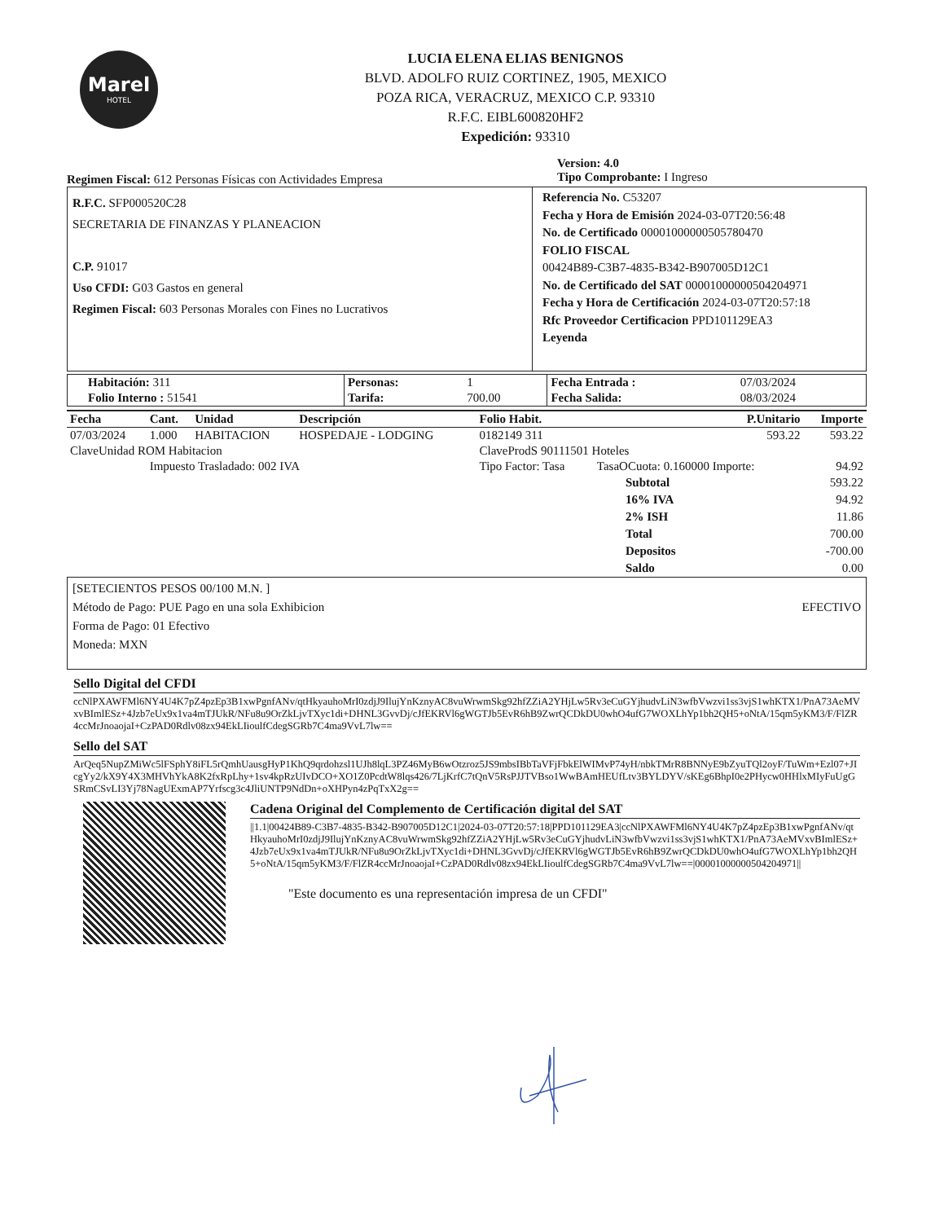Marel
HOTEL
LUCIA ELENA ELIAS BENIGNOS
BLVD. ADOLFO RUIZ CORTINEZ, 1905, MEXICO
POZA RICA, VERACRUZ, MEXICO C.P. 93310
R.F.C. EIBL600820HF2
Expedición: 93310
Regimen Fiscal: 612 Personas Físicas con Actividades Empresa
Version: 4.0
Tipo Comprobante: I Ingreso
R.F.C. SFP000520C28
SECRETARIA DE FINANZAS Y PLANEACION
C.P. 91017
Uso CFDI: G03 Gastos en general
Regimen Fiscal: 603 Personas Morales con Fines no Lucrativos
Referencia No. C53207
Fecha y Hora de Emisión 2024-03-07T20:56:48
No. de Certificado 00001000000505780470
FOLIO FISCAL
00424B89-C3B7-4835-B342-B907005D12C1
No. de Certificado del SAT 00001000000504204971
Fecha y Hora de Certificación 2024-03-07T20:57:18
Rfc Proveedor Certificacion PPD101129EA3
Leyenda
| Habitación: 311 | Personas: | 1 | Fecha Entrada : | 07/03/2024 |
| Folio Interno : 51541 | Tarifa: | 700.00 | Fecha Salida: | 08/03/2024 |
| Fecha | Cant. | Unidad | Descripción | Folio Habit. | P.Unitario | Importe |
| --- | --- | --- | --- | --- | --- | --- |
| 07/03/2024 | 1.000 | HABITACION | HOSPEDAJE - LODGING | 0182149 311 | 593.22 | 593.22 |
| ClaveUnidad ROM Habitacion | | | | ClaveProdS 90111501 Hoteles | | |
| | Impuesto Trasladado: 002 IVA | | | Tipo Factor: Tasa | TasaOCuota: 0.160000 Importe: | 94.92 |
| Subtotal | 593.22 |
| 16% IVA | 94.92 |
| 2% ISH | 11.86 |
| Total | 700.00 |
| Depositos | -700.00 |
| Saldo | 0.00 |
[SETECIENTOS PESOS 00/100 M.N. ]
Método de Pago: PUE Pago en una sola Exhibicion
Forma de Pago: 01 Efectivo
Moneda: MXN
EFECTIVO
Sello Digital del CFDI
ccNlPXAWFMl6NY4U4K7pZ4pzEp3B1xwPgnfANv/qtHkyauhoMrI0zdjJ9IlujYnKznyAC8vuWrwmSkg92hfZZiA2YHjLw5Rv3eCuGYjhudvLiN3wfbVwzvi1ss3vjS1whKTX1/PnA73AeMVxvBImlESz+4Jzb7eUx9x1va4mTJUkR/NFu8u9OrZkLjvTXyc1di+DHNL3GvvDj/cJfEKRVl6gWGTJb5EvR6hB9ZwrQCDkDU0whO4ufG7WOXLhYp1bh2QH5+oNtA/15qm5yKM3/F/FlZR4ccMrJnoaojaI+CzPAD0Rdlv08zx94EkLIioulfCdegSGRb7C4ma9VvL7lw==
Sello del SAT
ArQeq5NupZMiWc5lFSphY8iFL5rQmhUausgHyP1KhQ9qrdohzsl1UJh8lqL3PZ46MyB6wOtzroz5JS9mbsIBbTaVFjFbkElWIMvP74yH/nbkTMrR8BNNyE9bZyuTQl2oyF/TuWm+Ezl07+JIcgYy2/kX9Y4X3MHVhYkA8K2fxRpLhy+1sv4kpRzUIvDCO+XO1Z0PcdtW8lqs426/7LjKrfC7tQnV5RsPJJTVBso1WwBAmHEUfLtv3BYLDYV/sKEg6BhpI0e2PHycw0HHlxMIyFuUgGSRmCSvLI3Yj78NagUExmAP7Yrfscg3c4JliUNTP9NdDn+oXHPyn4zPqTxX2g==
Cadena Original del Complemento de Certificación digital del SAT
||1.1|00424B89-C3B7-4835-B342-B907005D12C1|2024-03-07T20:57:18|PPD101129EA3|ccNlPXAWFMl6NY4U4K7pZ4pzEp3B1xwPgnfANv/qtHkyauhoMrI0zdjJ9IlujYnKznyAC8vuWrwmSkg92hfZZiA2YHjLw5Rv3eCuGYjhudvLiN3wfbVwzvi1ss3vjS1whKTX1/PnA73AeMVxvBImlESz+4Jzb7eUx9x1va4mTJUkR/NFu8u9OrZkLjvTXyc1di+DHNL3GvvDj/cJfEKRVl6gWGTJb5EvR6hB9ZwrQCDkDU0whO4ufG7WOXLhYp1bh2QH5+oNtA/15qm5yKM3/F/FlZR4ccMrJnoaojaI+CzPAD0Rdlv08zx94EkLIioulfCdegSGRb7C4ma9VvL7lw==|00001000000504204971||
"Este documento es una representación impresa de un CFDI"